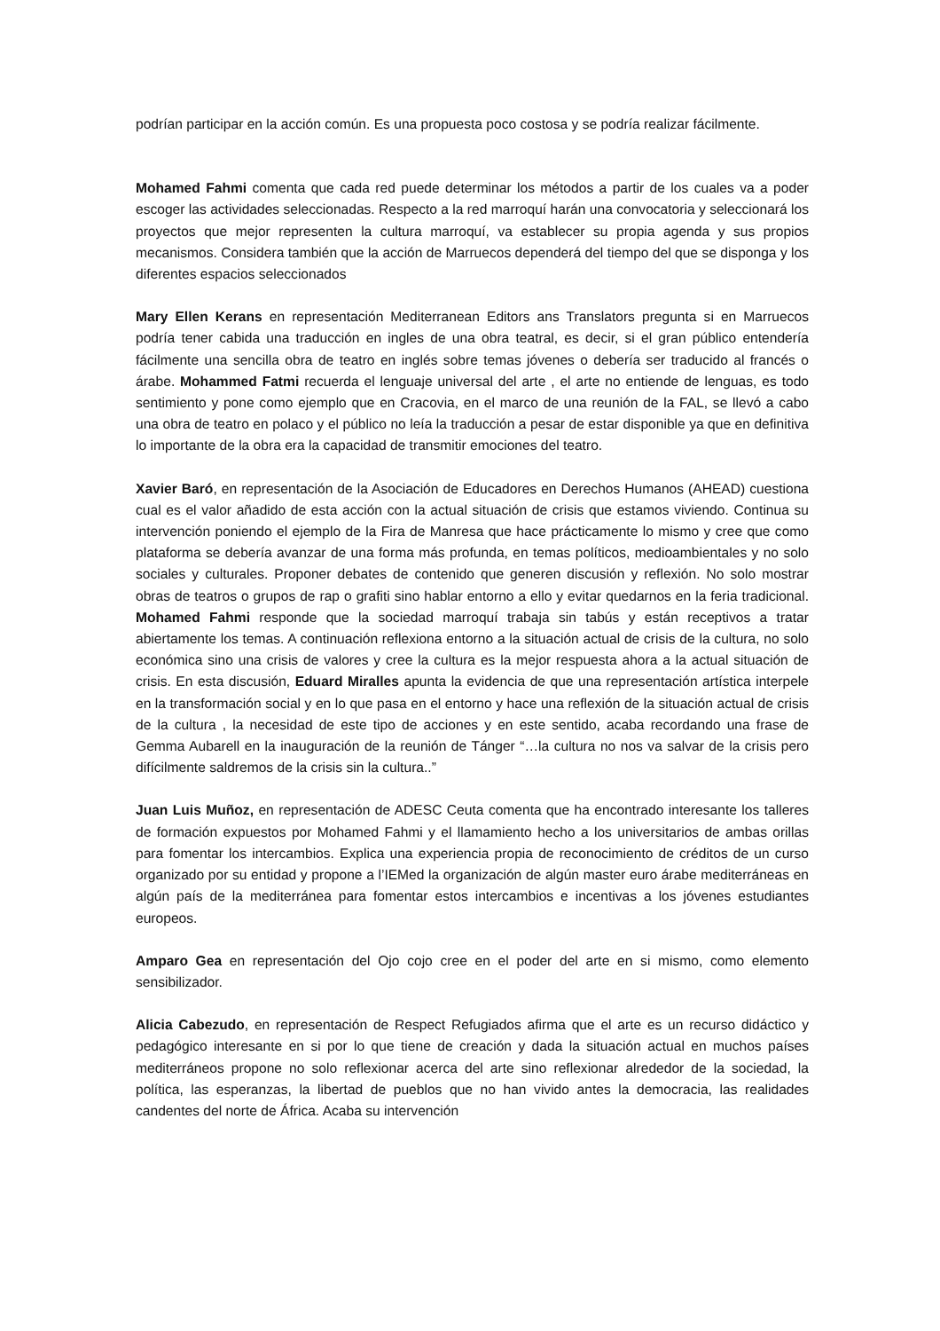podrían participar en la acción común. Es una propuesta poco costosa y se podría realizar fácilmente.
Mohamed Fahmi comenta que cada red puede determinar los métodos a partir de los cuales va a poder escoger las actividades seleccionadas. Respecto a la red marroquí harán una convocatoria y seleccionará los proyectos que mejor representen la cultura marroquí, va establecer su propia agenda y sus propios mecanismos. Considera también que la acción de Marruecos dependerá del tiempo del que se disponga y los diferentes espacios seleccionados
Mary Ellen Kerans en representación Mediterranean Editors ans Translators pregunta si en Marruecos podría tener cabida una traducción en ingles de una obra teatral, es decir, si el gran público entendería fácilmente una sencilla obra de teatro en inglés sobre temas jóvenes o debería ser traducido al francés o árabe. Mohammed Fatmi recuerda el lenguaje universal del arte , el arte no entiende de lenguas, es todo sentimiento y pone como ejemplo que en Cracovia, en el marco de una reunión de la FAL, se llevó a cabo una obra de teatro en polaco y el público no leía la traducción a pesar de estar disponible ya que en definitiva lo importante de la obra era la capacidad de transmitir emociones del teatro.
Xavier Baró, en representación de la Asociación de Educadores en Derechos Humanos (AHEAD) cuestiona cual es el valor añadido de esta acción con la actual situación de crisis que estamos viviendo. Continua su intervención poniendo el ejemplo de la Fira de Manresa que hace prácticamente lo mismo y cree que como plataforma se debería avanzar de una forma más profunda, en temas políticos, medioambientales y no solo sociales y culturales. Proponer debates de contenido que generen discusión y reflexión. No solo mostrar obras de teatros o grupos de rap o grafiti sino hablar entorno a ello y evitar quedarnos en la feria tradicional. Mohamed Fahmi responde que la sociedad marroquí trabaja sin tabús y están receptivos a tratar abiertamente los temas. A continuación reflexiona entorno a la situación actual de crisis de la cultura, no solo económica sino una crisis de valores y cree la cultura es la mejor respuesta ahora a la actual situación de crisis. En esta discusión, Eduard Miralles apunta la evidencia de que una representación artística interpele en la transformación social y en lo que pasa en el entorno y hace una reflexión de la situación actual de crisis de la cultura , la necesidad de este tipo de acciones y en este sentido, acaba recordando una frase de Gemma Aubarell en la inauguración de la reunión de Tánger “…la cultura no nos va salvar de la crisis pero difícilmente saldremos de la crisis sin la cultura..”
Juan Luis Muñoz, en representación de ADESC Ceuta comenta que ha encontrado interesante los talleres de formación expuestos por Mohamed Fahmi y el llamamiento hecho a los universitarios de ambas orillas para fomentar los intercambios. Explica una experiencia propia de reconocimiento de créditos de un curso organizado por su entidad y propone a l’IEMed la organización de algún master euro árabe mediterráneas en algún país de la mediterránea para fomentar estos intercambios e incentivas a los jóvenes estudiantes europeos.
Amparo Gea en representación del Ojo cojo cree en el poder del arte en si mismo, como elemento sensibilizador.
Alicia Cabezudo, en representación de Respect Refugiados afirma que el arte es un recurso didáctico y pedagógico interesante en si por lo que tiene de creación y dada la situación actual en muchos países mediterráneos propone no solo reflexionar acerca del arte sino reflexionar alrededor de la sociedad, la política, las esperanzas, la libertad de pueblos que no han vivido antes la democracia, las realidades candentes del norte de África. Acaba su intervención